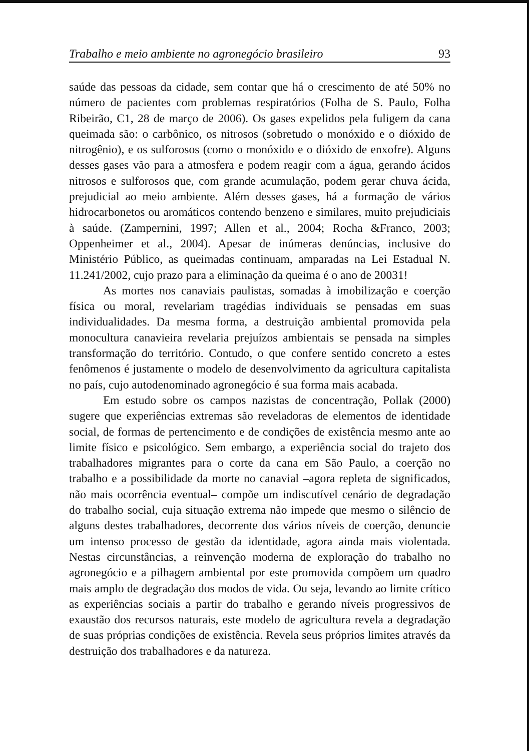Trabalho e meio ambiente no agronegócio brasileiro 93
saúde das pessoas da cidade, sem contar que há o crescimento de até 50% no número de pacientes com problemas respiratórios (Folha de S. Paulo, Folha Ribeirão, C1, 28 de março de 2006). Os gases expelidos pela fuligem da cana queimada são: o carbônico, os nitrosos (sobretudo o monóxido e o dióxido de nitrogênio), e os sulforosos (como o monóxido e o dióxido de enxofre). Alguns desses gases vão para a atmosfera e podem reagir com a água, gerando ácidos nitrosos e sulforosos que, com grande acumulação, podem gerar chuva ácida, prejudicial ao meio ambiente. Além desses gases, há a formação de vários hidrocarbonetos ou aromáticos contendo benzeno e similares, muito prejudiciais à saúde. (Zampernini, 1997; Allen et al., 2004; Rocha &Franco, 2003; Oppenheimer et al., 2004). Apesar de inúmeras denúncias, inclusive do Ministério Público, as queimadas continuam, amparadas na Lei Estadual N. 11.241/2002, cujo prazo para a eliminação da queima é o ano de 20031!
As mortes nos canaviais paulistas, somadas à imobilização e coerção física ou moral, revelariam tragédias individuais se pensadas em suas individualidades. Da mesma forma, a destruição ambiental promovida pela monocultura canavieira revelaria prejuízos ambientais se pensada na simples transformação do território. Contudo, o que confere sentido concreto a estes fenômenos é justamente o modelo de desenvolvimento da agricultura capitalista no país, cujo autodenominado agronegócio é sua forma mais acabada.
Em estudo sobre os campos nazistas de concentração, Pollak (2000) sugere que experiências extremas são reveladoras de elementos de identidade social, de formas de pertencimento e de condições de existência mesmo ante ao limite físico e psicológico. Sem embargo, a experiência social do trajeto dos trabalhadores migrantes para o corte da cana em São Paulo, a coerção no trabalho e a possibilidade da morte no canavial –agora repleta de significados, não mais ocorrência eventual– compõe um indiscutível cenário de degradação do trabalho social, cuja situação extrema não impede que mesmo o silêncio de alguns destes trabalhadores, decorrente dos vários níveis de coerção, denuncie um intenso processo de gestão da identidade, agora ainda mais violentada. Nestas circunstâncias, a reinvenção moderna de exploração do trabalho no agronegócio e a pilhagem ambiental por este promovida compõem um quadro mais amplo de degradação dos modos de vida. Ou seja, levando ao limite crítico as experiências sociais a partir do trabalho e gerando níveis progressivos de exaustão dos recursos naturais, este modelo de agricultura revela a degradação de suas próprias condições de existência. Revela seus próprios limites através da destruição dos trabalhadores e da natureza.